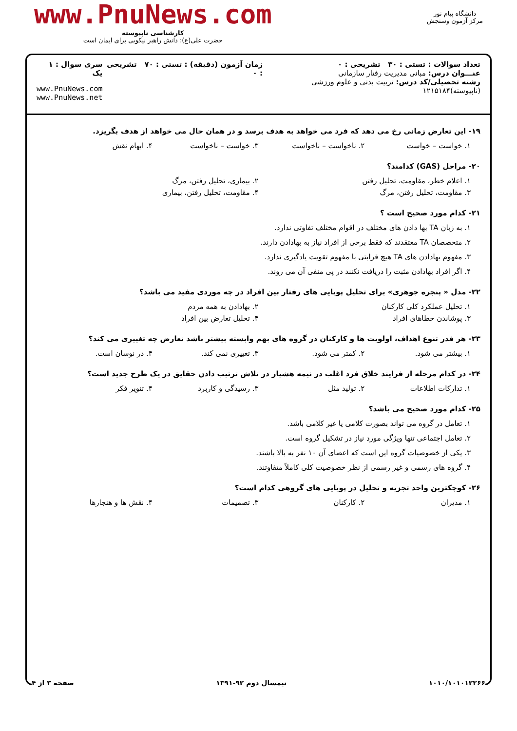دانشگاه پیام نور
مرکز آزمون وسنجش
www.PnuNews.com
کارشناسی ناپیوسته
حضرت علی(ع): دانش راهبر نیکویی برای ایمان است
تعداد سوالات : تستی : ۳۰ تشریحی : ۰
عنـــوان درس: مبانی مدیریت رفتار سازمانی
رشته تحصیلی/کد درس: تربیت بدنی و علوم ورزشی (ناپیوسته)۱۲۱۵۱۸۴
زمان آزمون (دقیقه) : تستی : ۷۰ تشریحی : ۰
سری سوال : ۱ یک
www.PnuNews.com
www.PnuNews.net
۱۹- این تعارض زمانی رخ می دهد که فرد می خواهد به هدف برسد و در همان حال می خواهد از هدف بگریزد.
۱. خواست – خواست ۲. ناخواست – ناخواست ۳. خواست – ناخواست ۴. ابهام نقش
۲۰- مراحل (GAS) کدامند؟
۱. اعلام خطر، مقاومت، تحلیل رفتن ۲. بیماری، تحلیل رفتن، مرگ
۳. مقاومت، تحلیل رفتن، مرگ ۴. مقاومت، تحلیل رفتن، بیماری
۲۱- کدام مورد صحیح است ؟
۱. به زبان TA بها دادن های مختلف در اقوام مختلف تفاوتی ندارد.
۲. متخصصان TA معتقدند که فقط برخی از افراد نیاز به بهادادن دارند.
۳. مفهوم بهادادن های TA هیچ قرابتی با مفهوم تقویت یادگیری ندارد.
۴. اگر افراد بهادادن مثبت را دریافت نکنند در پی منفی آن می روند.
۲۲- مدل « پنجره جوهری» برای تحلیل پویایی های رفتار بین افراد در چه موردی مفید می باشد؟
۱. تحلیل عملکرد کلی کارکنان ۲. بهادادن به همه مردم
۳. پوشاندن خطاهای افراد ۴. تحلیل تعارض بین افراد
۲۳- هر قدر تنوع اهداف، اولویت ها و کارکنان در گروه های بهم وابسته بیشتر باشد تعارض چه تغییری می کند؟
۱. بیشتر می شود. ۲. کمتر می شود. ۳. تغییری نمی کند. ۴. در نوسان است.
۲۴- در کدام مرحله از فرایند خلاق فرد اغلب در نیمه هشیار در تلاش ترتیب دادن حقایق در یک طرح جدید است؟
۱. تدارکات اطلاعات ۲. تولید مثل ۳. رسیدگی و کاربرد ۴. تنویر فکر
۲۵- کدام مورد صحیح می باشد؟
۱. تعامل در گروه می تواند بصورت کلامی یا غیر کلامی باشد.
۲. تعامل اجتماعی تنها ویژگی مورد نیاز در تشکیل گروه است.
۳. یکی از خصوصیات گروه این است که اعضای آن ۱۰ نفر به بالا باشند.
۴. گروه های رسمی و غیر رسمی از نظر خصوصیت کلی کاملاً متفاوتند.
۲۶- کوچکترین واحد تجزیه و تحلیل در پویایی های گروهی کدام است؟
۱. مدیران ۲. کارکنان ۳. تصمیمات ۴. نقش ها و هنجارها
۱۰۱۰/۱۰۱۰۱۲۲۶۶ نیمسال دوم ۹۲-۱۳۹۱ صفحه ۳ از ۴